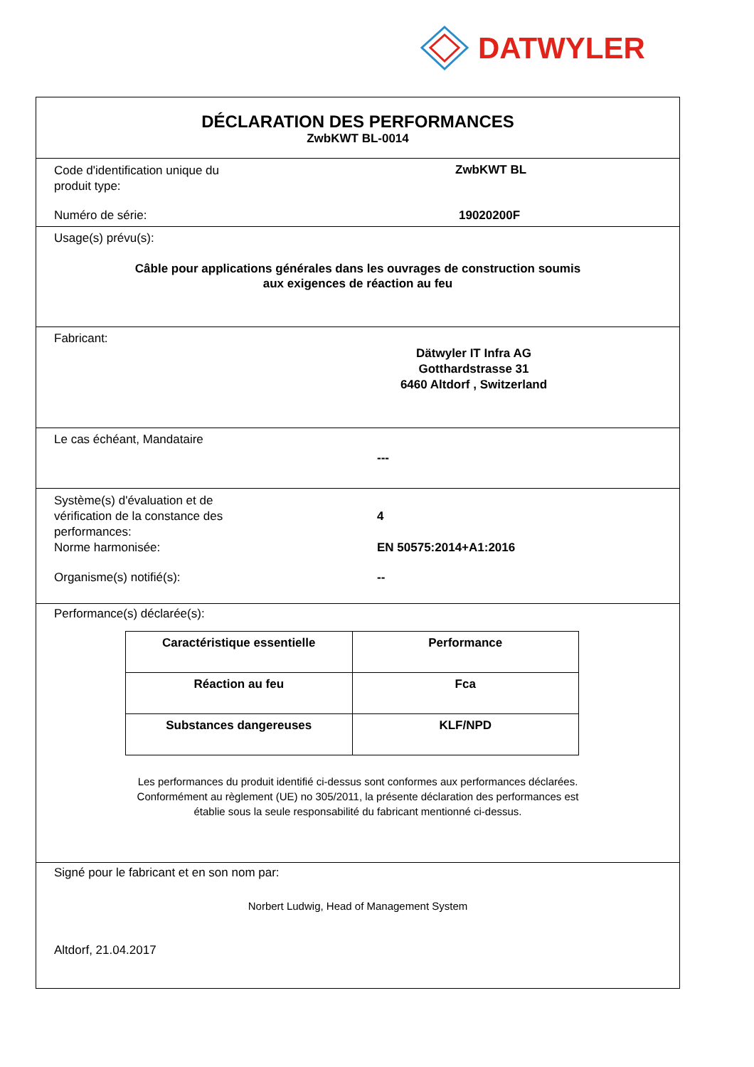DATWYLER
DÉCLARATION DES PERFORMANCES
ZwbKWT BL-0014
Code d'identification unique du
produit type:
ZwbKWT BL
Numéro de série: 19020200F
Usage(s) prévu(s):
Câble pour applications générales dans les ouvrages de construction soumis
aux exigences de réaction au feu
Fabricant:
Dätwyler IT Infra AG
Gotthardstrasse 31
6460 Altdorf , Switzerland
Le cas échéant, Mandataire
---
Système(s) d'évaluation et de
vérification de la constance des
performances:
4
Norme harmonisée: EN 50575:2014+A1:2016
Organisme(s) notifié(s): --
Performance(s) déclarée(s):
| Caractéristique essentielle | Performance |
| Réaction au feu | Fca |
| Substances dangereuses | KLF/NPD |
Les performances du produit identifié ci-dessus sont conformes aux performances déclarées.
Conformément au règlement (UE) no 305/2011, la présente déclaration des performances est
établie sous la seule responsabilité du fabricant mentionné ci-dessus.
Signé pour le fabricant et en son nom par:
Norbert Ludwig, Head of Management System
Altdorf, 21.04.2017